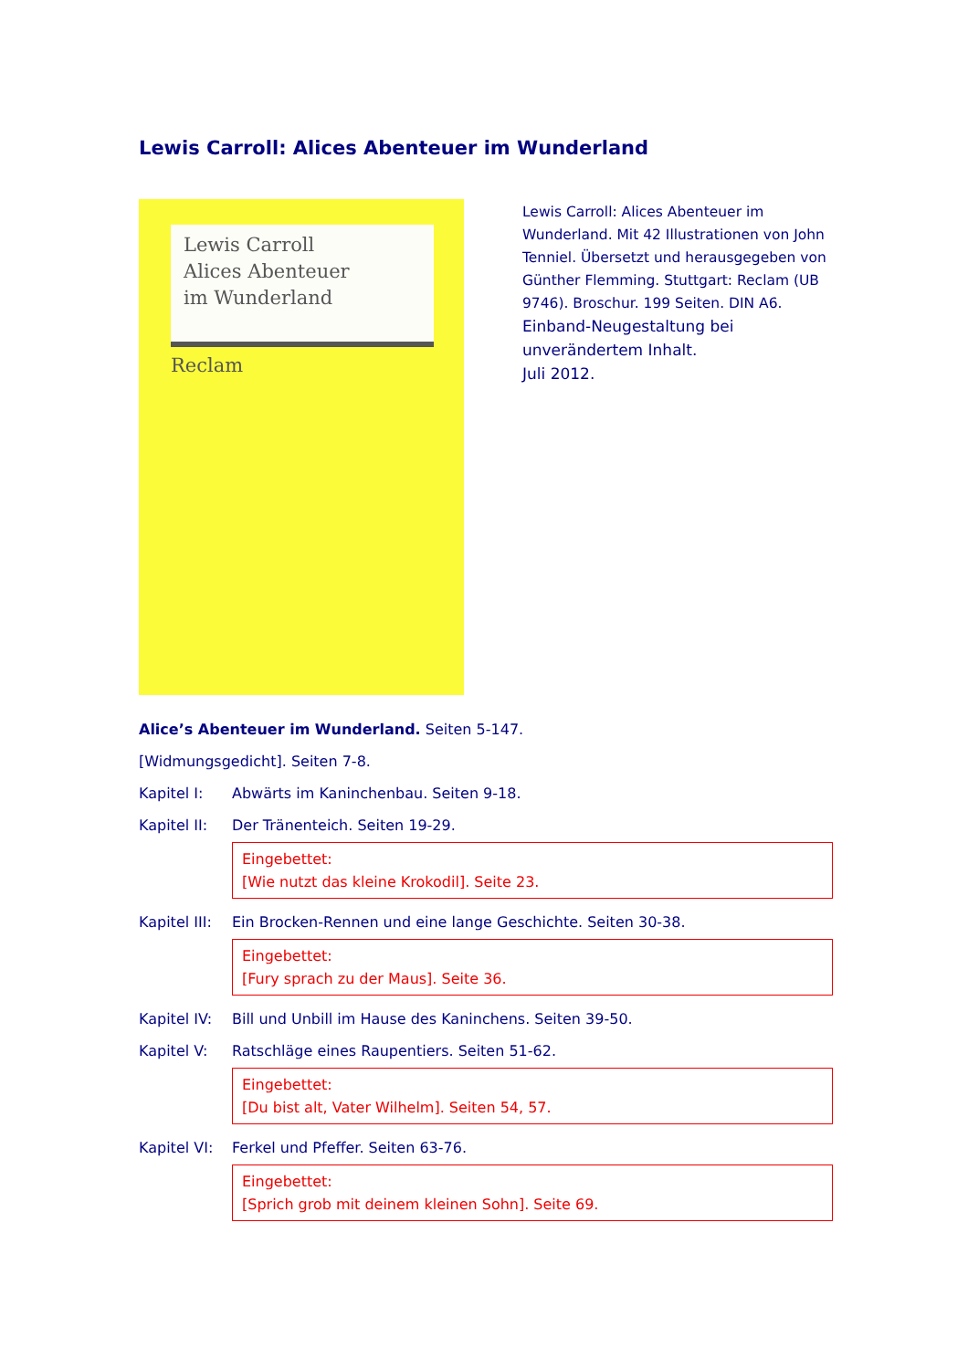Lewis Carroll: Alices Abenteuer im Wunderland
Lewis Carroll
Alices Abenteuer
im Wunderland
Reclam
Lewis Carroll: Alices Abenteuer im Wunderland. Mit 42 Illustrationen von John Tenniel. Übersetzt und herausgegeben von Günther Flemming. Stuttgart: Reclam (UB 9746). Broschur. 199 Seiten. DIN A6.
Einband-Neugestaltung bei unverändertem Inhalt.
Juli 2012.
Alice’s Abenteuer im Wunderland. Seiten 5-147.
[Widmungsgedicht]. Seiten 7-8.
Kapitel I: Abwärts im Kaninchenbau. Seiten 9-18.
Kapitel II: Der Tränenteich. Seiten 19-29.
Eingebettet:
[Wie nutzt das kleine Krokodil]. Seite 23.
Kapitel III: Ein Brocken-Rennen und eine lange Geschichte. Seiten 30-38.
Eingebettet:
[Fury sprach zu der Maus]. Seite 36.
Kapitel IV: Bill und Unbill im Hause des Kaninchens. Seiten 39-50.
Kapitel V: Ratschläge eines Raupentiers. Seiten 51-62.
Eingebettet:
[Du bist alt, Vater Wilhelm]. Seiten 54, 57.
Kapitel VI: Ferkel und Pfeffer. Seiten 63-76.
Eingebettet:
[Sprich grob mit deinem kleinen Sohn]. Seite 69.